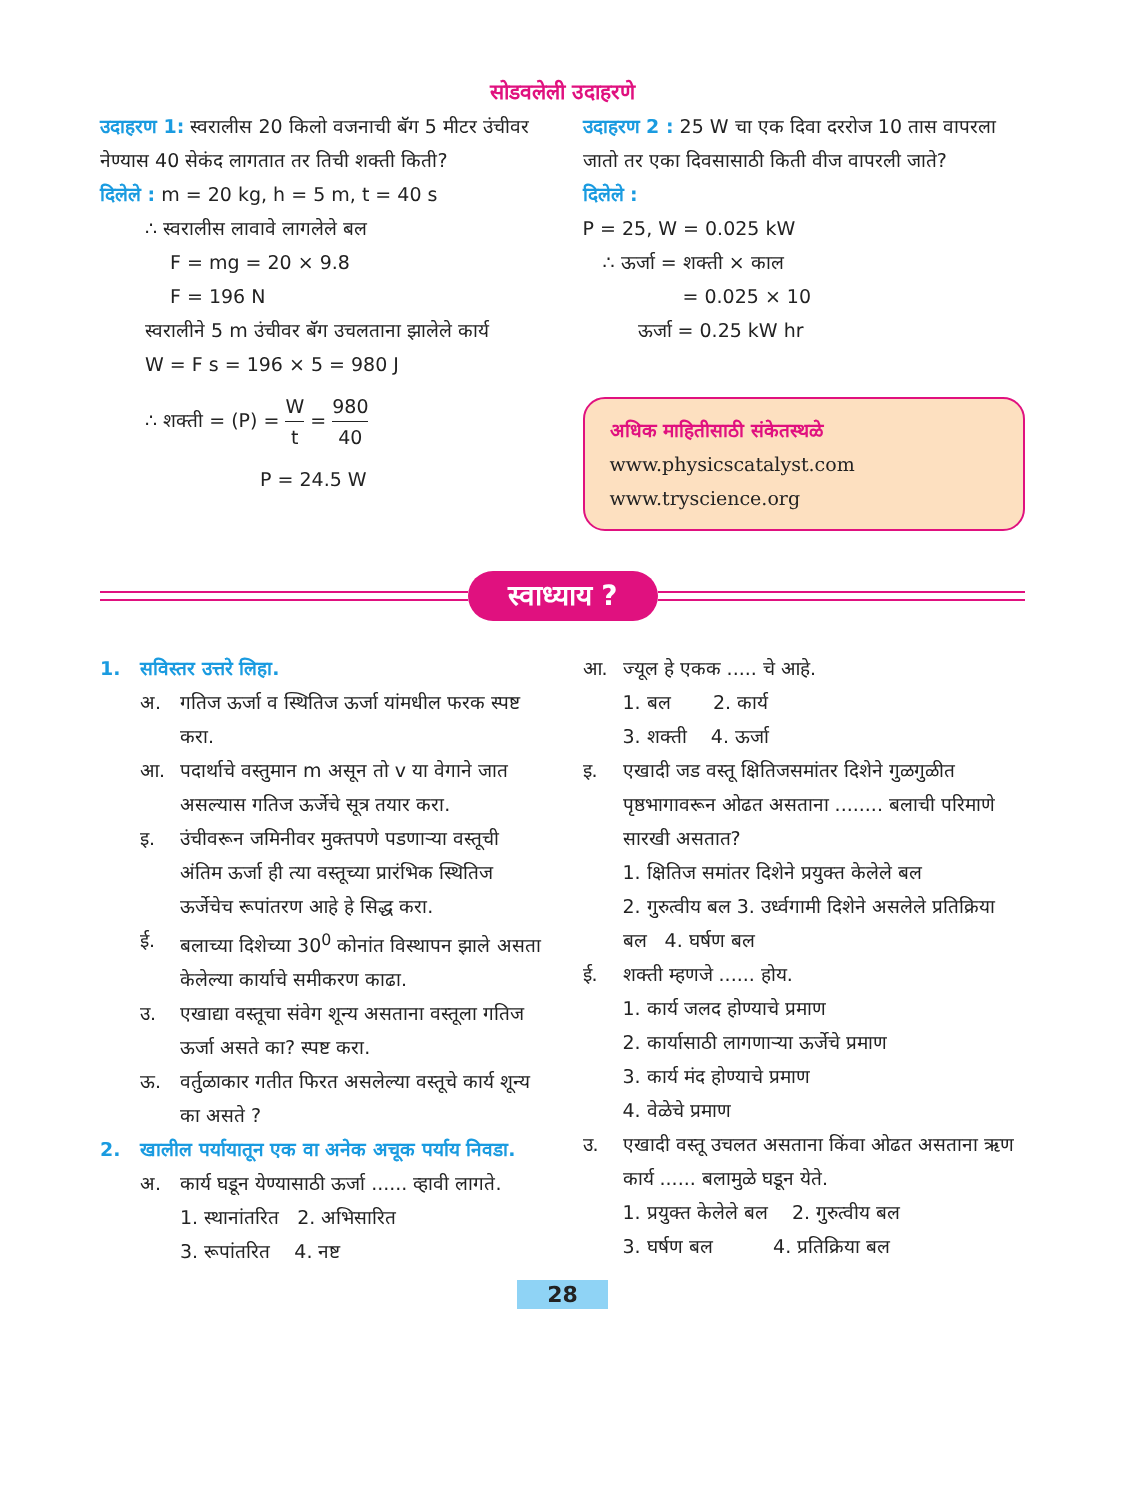सोडवलेली उदाहरणे
उदाहरण 1: स्वरालीस 20 किलो वजनाची बॅग 5 मीटर उंचीवर नेण्यास 40 सेकंद लागतात तर तिची शक्ती किती?
दिलेले : m = 20 kg, h = 5 m, t = 40 s
∴ स्वरालीस लावावे लागलेले बल
F = mg = 20 × 9.8
F = 196 N
स्वरालीने 5 m उंचीवर बॅग उचलताना झालेले कार्य
W = F s = 196 × 5 = 980 J
∴ शक्ती = (P) = W t = 980 40
P = 24.5 W
उदाहरण 2 : 25 W चा एक दिवा दररोज 10 तास वापरला जातो तर एका दिवसासाठी किती वीज वापरली जाते?
दिलेले :
P = 25, W = 0.025 kW
∴ ऊर्जा = शक्ती × काल
= 0.025 × 10
ऊर्जा = 0.25 kW hr
अधिक माहितीसाठी संकेतस्थळे
www.physicscatalyst.com
www.tryscience.org
स्वाध्याय ?
1. सविस्तर उत्तरे लिहा.
अ. गतिज ऊर्जा व स्थितिज ऊर्जा यांमधील फरक स्पष्ट करा.
आ. पदार्थाचे वस्तुमान m असून तो v या वेगाने जात असल्यास गतिज ऊर्जेचे सूत्र तयार करा.
इ. उंचीवरून जमिनीवर मुक्तपणे पडणाऱ्या वस्तूची अंतिम ऊर्जा ही त्या वस्तूच्या प्रारंभिक स्थितिज ऊर्जेचेच रूपांतरण आहे हे सिद्ध करा.
ई. बलाच्या दिशेच्या 30<sup>0</sup> कोनांत विस्थापन झाले असता केलेल्या कार्याचे समीकरण काढा.
उ. एखाद्या वस्तूचा संवेग शून्य असताना वस्तूला गतिज ऊर्जा असते का? स्पष्ट करा.
ऊ. वर्तुळाकार गतीत फिरत असलेल्या वस्तूचे कार्य शून्य का असते ?
2. खालील पर्यायातून एक वा अनेक अचूक पर्याय निवडा.
अ. कार्य घडून येण्यासाठी ऊर्जा ...... व्हावी लागते.
1. स्थानांतरित 2. अभिसारित
3. रूपांतरित 4. नष्ट
आ. ज्यूल हे एकक ..... चे आहे.
1. बल 2. कार्य
3. शक्ती 4. ऊर्जा
इ. एखादी जड वस्तू क्षितिजसमांतर दिशेने गुळगुळीत पृष्ठभागावरून ओढत असताना ........ बलाची परिमाणे सारखी असतात?
1. क्षितिज समांतर दिशेने प्रयुक्त केलेले बल
2. गुरुत्वीय बल 3. उर्ध्वगामी दिशेने असलेले प्रतिक्रिया बल 4. घर्षण बल
ई. शक्ती म्हणजे ...... होय.
1. कार्य जलद होण्याचे प्रमाण
2. कार्यासाठी लागणाऱ्या ऊर्जेचे प्रमाण
3. कार्य मंद होण्याचे प्रमाण
4. वेळेचे प्रमाण
उ. एखादी वस्तू उचलत असताना किंवा ओढत असताना ऋण कार्य ...... बलामुळे घडून येते.
1. प्रयुक्त केलेले बल 2. गुरुत्वीय बल
3. घर्षण बल 4. प्रतिक्रिया बल
28